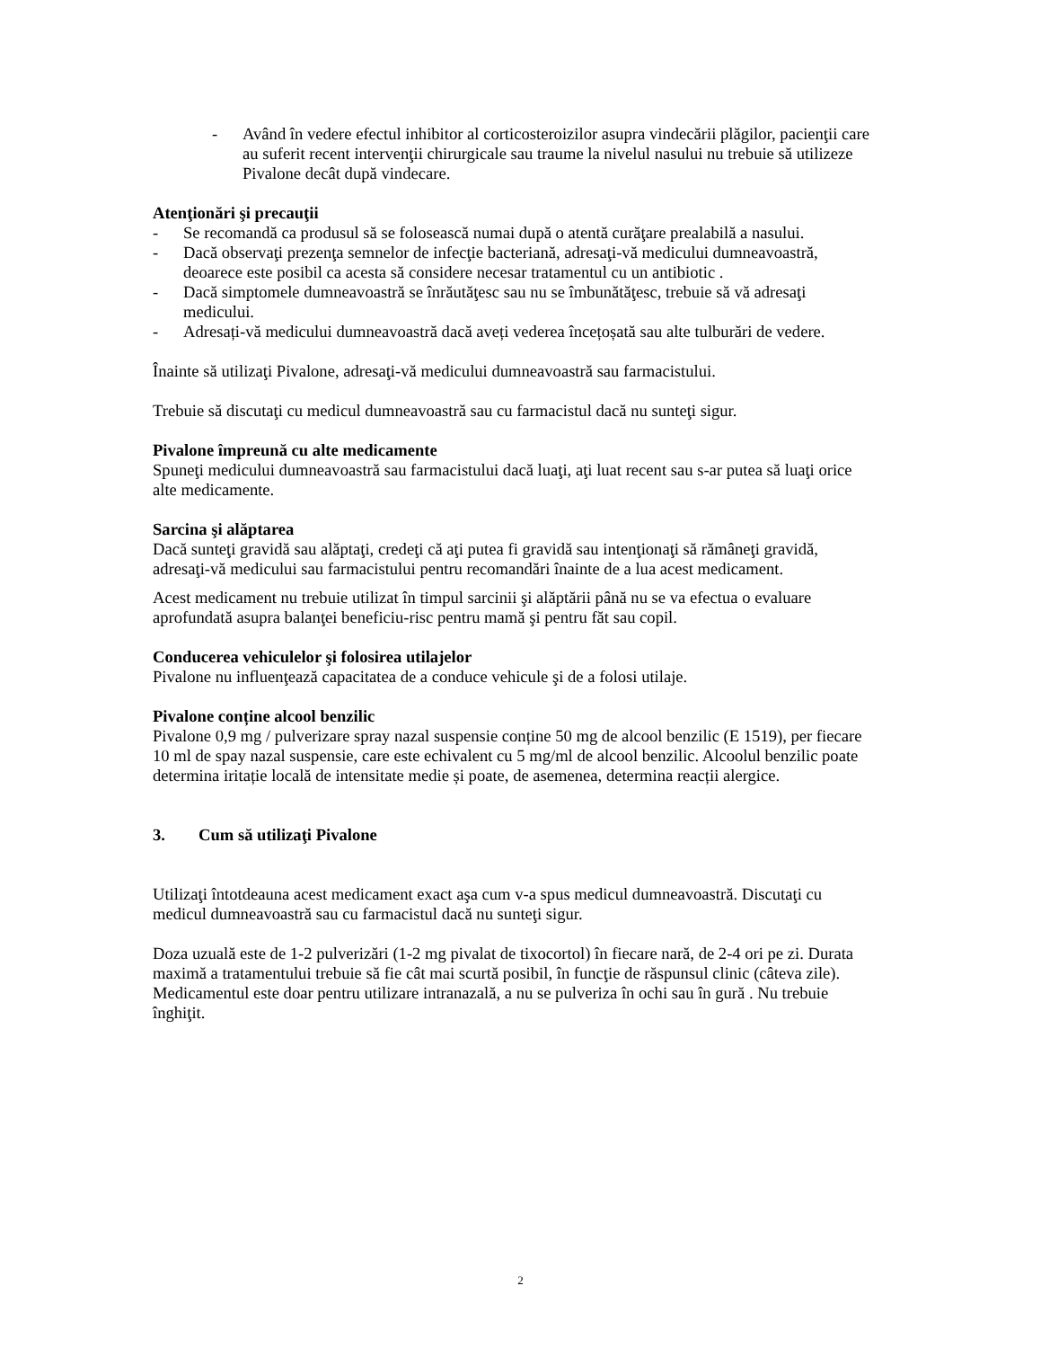- Având în vedere efectul inhibitor al corticosteroizilor asupra vindecării plăgilor, pacienţii care au suferit recent intervenţii chirurgicale sau traume la nivelul nasului nu trebuie să utilizeze Pivalone decât după vindecare.
Atenţionări şi precauţii
- Se recomandă ca produsul să se folosească numai după o atentă curăţare prealabilă a nasului.
- Dacă observaţi prezenţa semnelor de infecţie bacteriană, adresaţi-vă medicului dumneavoastră, deoarece este posibil ca acesta să considere necesar tratamentul cu un antibiotic .
- Dacă simptomele dumneavoastră se înrăutăţesc sau nu se îmbunătăţesc, trebuie să vă adresaţi medicului.
- Adresați-vă medicului dumneavoastră dacă aveți vederea încețoșată sau alte tulburări de vedere.
Înainte să utilizaţi Pivalone, adresaţi-vă medicului dumneavoastră sau farmacistului.
Trebuie să discutaţi cu medicul dumneavoastră sau cu farmacistul dacă nu sunteţi sigur.
Pivalone împreună cu alte medicamente
Spuneţi medicului dumneavoastră sau farmacistului dacă luaţi, aţi luat recent sau s-ar putea să luaţi orice alte medicamente.
Sarcina şi alăptarea
Dacă sunteţi gravidă sau alăptaţi, credeţi că aţi putea fi gravidă sau intenţionaţi să rămâneţi gravidă, adresaţi-vă medicului sau farmacistului pentru recomandări înainte de a lua acest medicament.
Acest medicament nu trebuie utilizat în timpul sarcinii şi alăptării până nu se va efectua o evaluare aprofundată asupra balanţei beneficiu-risc pentru mamă şi pentru făt sau copil.
Conducerea vehiculelor şi folosirea utilajelor
Pivalone nu influenţează capacitatea de a conduce vehicule şi de a folosi utilaje.
Pivalone conține alcool benzilic
Pivalone 0,9 mg / pulverizare spray nazal suspensie conține 50 mg de alcool benzilic (E 1519), per fiecare 10 ml de spay nazal suspensie, care este echivalent cu 5 mg/ml de alcool benzilic. Alcoolul benzilic poate determina iritație locală de intensitate medie și poate, de asemenea, determina reacții alergice.
3. Cum să utilizaţi Pivalone
Utilizaţi întotdeauna acest medicament exact aşa cum v-a spus medicul dumneavoastră. Discutaţi cu medicul dumneavoastră sau cu farmacistul dacă nu sunteţi sigur.
Doza uzuală este de 1-2 pulverizări (1-2 mg pivalat de tixocortol) în fiecare nară, de 2-4 ori pe zi. Durata maximă a tratamentului trebuie să fie cât mai scurtă posibil, în funcţie de răspunsul clinic (câteva zile).
Medicamentul este doar pentru utilizare intranazală, a nu se pulveriza în ochi sau în gură . Nu trebuie înghiţit.
2